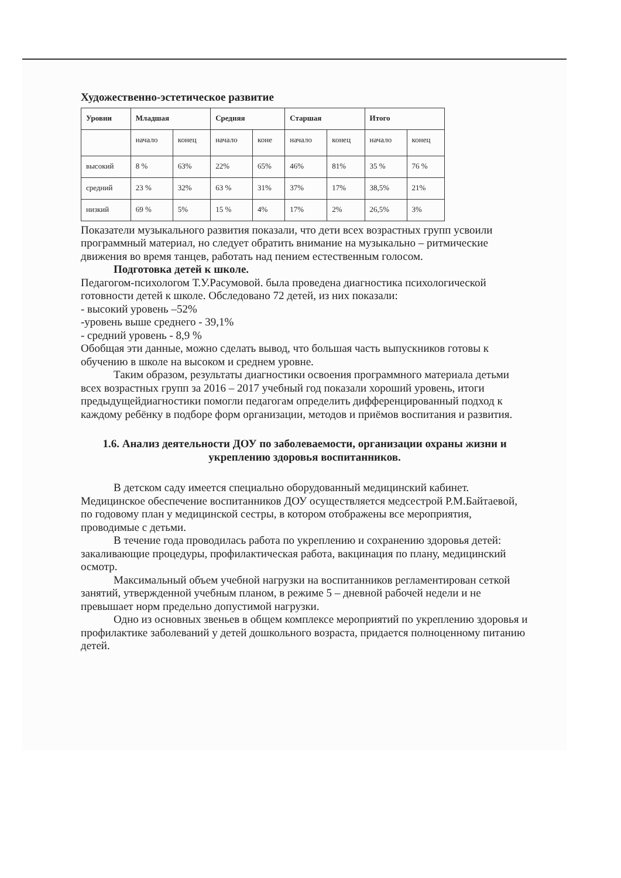Художественно-эстетическое развитие
| Уровни | Младшая | | Средняя | | Старшая | | Итого | |
| --- | --- | --- | --- | --- | --- | --- | --- | --- |
| | начало | конец | начало | коне | начало | конец | начало | конец |
| высокий | 8 % | 63% | 22% | 65% | 46% | 81% | 35 % | 76 % |
| средний | 23 % | 32% | 63 % | 31% | 37% | 17% | 38,5% | 21% |
| низкий | 69 % | 5% | 15 % | 4% | 17% | 2% | 26,5% | 3% |
Показатели музыкального развития показали, что дети всех возрастных групп усвоили программный материал, но следует обратить внимание на музыкально – ритмические движения во время танцев, работать над пением естественным голосом.
Подготовка детей к школе.
Педагогом-психологом Т.У.Расумовой. была проведена диагностика психологической готовности детей к школе. Обследовано 72 детей, из них показали:
- высокий уровень –52%
-уровень выше среднего - 39,1%
- средний уровень - 8,9 %
Обобщая эти данные, можно сделать вывод, что большая часть выпускников готовы к обучению в школе на высоком и среднем уровне.
Таким образом, результаты диагностики освоения программного материала детьми всех возрастных групп за 2016 – 2017 учебный год показали хороший уровень, итоги предыдущейдиагностики помогли педагогам определить дифференцированный подход к каждому ребёнку в подборе форм организации, методов и приёмов воспитания и развития.
1.6. Анализ деятельности ДОУ по заболеваемости, организации охраны жизни и укреплению здоровья воспитанников.
В детском саду имеется специально оборудованный медицинский кабинет. Медицинское обеспечение воспитанников ДОУ осуществляется медсестрой Р.М.Байтаевой, по годовому план у медицинской сестры, в котором отображены все мероприятия, проводимые с детьми.
В течение года проводилась работа по укреплению и сохранению здоровья детей: закаливающие процедуры, профилактическая работа, вакцинация по плану, медицинский осмотр.
Максимальный объем учебной нагрузки на воспитанников регламентирован сеткой занятий, утвержденной учебным планом, в режиме 5 – дневной рабочей недели и не превышает норм предельно допустимой нагрузки.
Одно из основных звеньев в общем комплексе мероприятий по укреплению здоровья и профилактике заболеваний у детей дошкольного возраста, придается полноценному питанию детей.